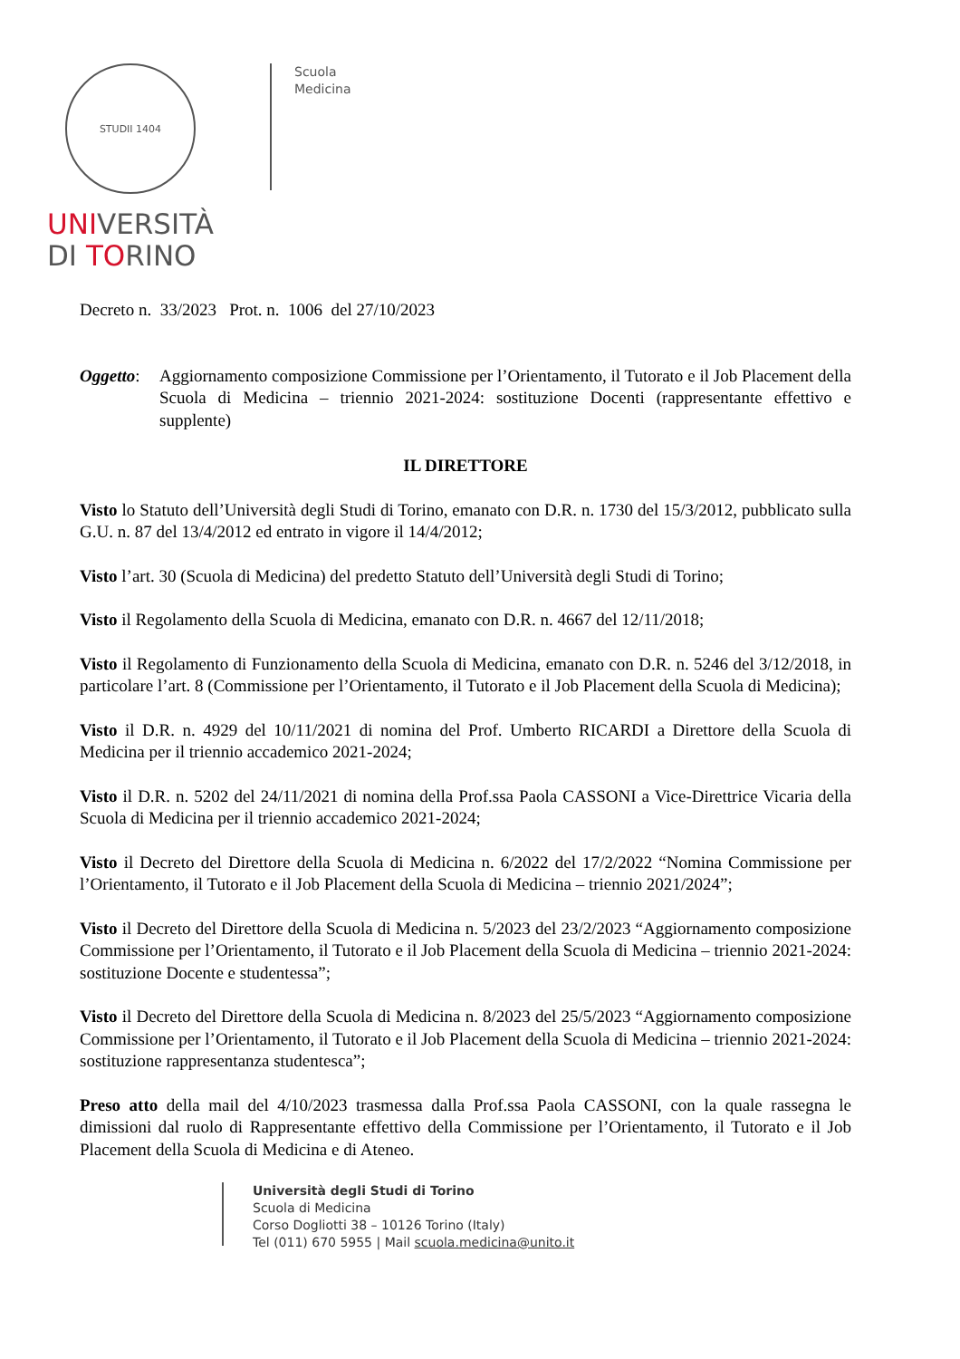STUDII 1404
UNIVERSITÀ
DI TORINO
Scuola
Medicina
Decreto n. 33/2023 Prot. n. 1006 del 27/10/2023
Oggetto:
Aggiornamento composizione Commissione per l’Orientamento, il Tutorato e il Job Placement della Scuola di Medicina – triennio 2021-2024: sostituzione Docenti (rappresentante effettivo e supplente)
IL DIRETTORE
Visto lo Statuto dell’Università degli Studi di Torino, emanato con D.R. n. 1730 del 15/3/2012, pubblicato sulla G.U. n. 87 del 13/4/2012 ed entrato in vigore il 14/4/2012;
Visto l’art. 30 (Scuola di Medicina) del predetto Statuto dell’Università degli Studi di Torino;
Visto il Regolamento della Scuola di Medicina, emanato con D.R. n. 4667 del 12/11/2018;
Visto il Regolamento di Funzionamento della Scuola di Medicina, emanato con D.R. n. 5246 del 3/12/2018, in particolare l’art. 8 (Commissione per l’Orientamento, il Tutorato e il Job Placement della Scuola di Medicina);
Visto il D.R. n. 4929 del 10/11/2021 di nomina del Prof. Umberto RICARDI a Direttore della Scuola di Medicina per il triennio accademico 2021-2024;
Visto il D.R. n. 5202 del 24/11/2021 di nomina della Prof.ssa Paola CASSONI a Vice-Direttrice Vicaria della Scuola di Medicina per il triennio accademico 2021-2024;
Visto il Decreto del Direttore della Scuola di Medicina n. 6/2022 del 17/2/2022 “Nomina Commissione per l’Orientamento, il Tutorato e il Job Placement della Scuola di Medicina – triennio 2021/2024”;
Visto il Decreto del Direttore della Scuola di Medicina n. 5/2023 del 23/2/2023 “Aggiornamento composizione Commissione per l’Orientamento, il Tutorato e il Job Placement della Scuola di Medicina – triennio 2021-2024: sostituzione Docente e studentessa”;
Visto il Decreto del Direttore della Scuola di Medicina n. 8/2023 del 25/5/2023 “Aggiornamento composizione Commissione per l’Orientamento, il Tutorato e il Job Placement della Scuola di Medicina – triennio 2021-2024: sostituzione rappresentanza studentesca”;
Preso atto della mail del 4/10/2023 trasmessa dalla Prof.ssa Paola CASSONI, con la quale rassegna le dimissioni dal ruolo di Rappresentante effettivo della Commissione per l’Orientamento, il Tutorato e il Job Placement della Scuola di Medicina e di Ateneo.
Università degli Studi di Torino
Scuola di Medicina
Corso Dogliotti 38 – 10126 Torino (Italy)
Tel (011) 670 5955 | Mail scuola.medicina@unito.it